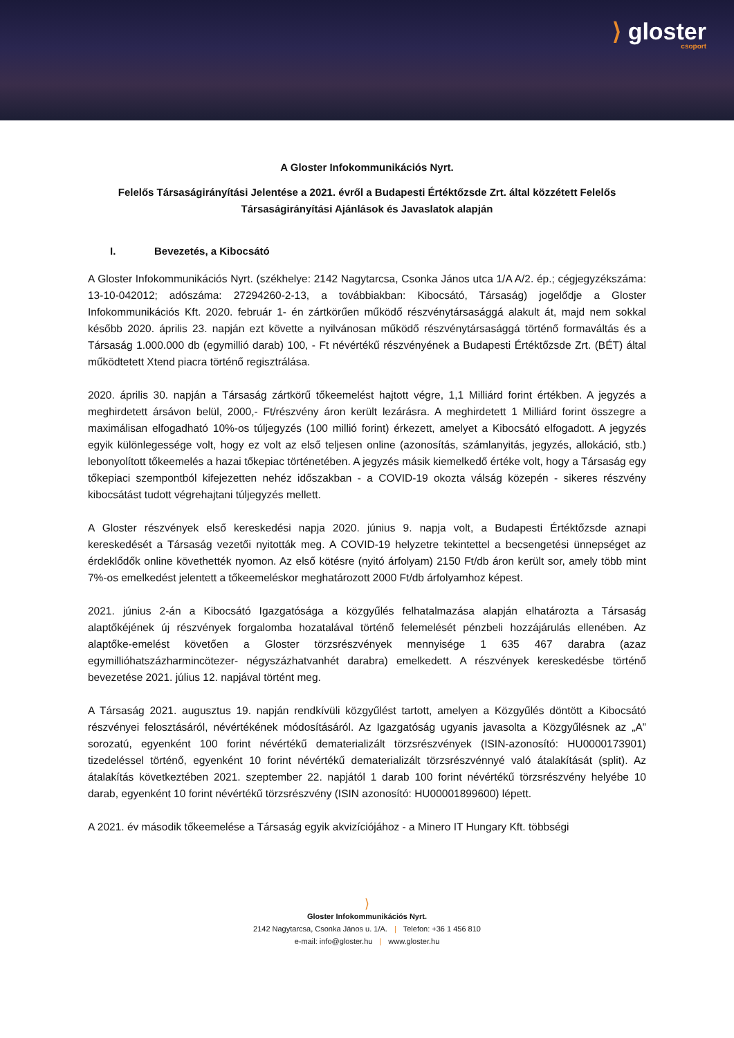⟩ gloster
csoport
A Gloster Infokommunikációs Nyrt.
Felelős Társaságirányítási Jelentése a 2021. évről a Budapesti Értéktőzsde Zrt. által közzétett Felelős Társaságirányítási Ajánlások és Javaslatok alapján
I. Bevezetés, a Kibocsátó
A Gloster Infokommunikációs Nyrt. (székhelye: 2142 Nagytarcsa, Csonka János utca 1/A A/2. ép.; cégjegyzékszáma: 13-10-042012; adószáma: 27294260-2-13, a továbbiakban: Kibocsátó, Társaság) jogelődje a Gloster Infokommunikációs Kft. 2020. február 1- én zártkörűen működő részvénytársasággá alakult át, majd nem sokkal később 2020. április 23. napján ezt követte a nyilvánosan működő részvénytársasággá történő formaváltás és a Társaság 1.000.000 db (egymillió darab) 100, - Ft névértékű részvényének a Budapesti Értéktőzsde Zrt. (BÉT) által működtetett Xtend piacra történő regisztrálása.
2020. április 30. napján a Társaság zártkörű tőkeemelést hajtott végre, 1,1 Milliárd forint értékben. A jegyzés a meghirdetett ársávon belül, 2000,- Ft/részvény áron került lezárásra. A meghirdetett 1 Milliárd forint összegre a maximálisan elfogadható 10%-os túljegyzés (100 millió forint) érkezett, amelyet a Kibocsátó elfogadott. A jegyzés egyik különlegessége volt, hogy ez volt az első teljesen online (azonosítás, számlanyitás, jegyzés, allokáció, stb.) lebonyolított tőkeemelés a hazai tőkepiac történetében. A jegyzés másik kiemelkedő értéke volt, hogy a Társaság egy tőkepiaci szempontból kifejezetten nehéz időszakban - a COVID-19 okozta válság közepén - sikeres részvény kibocsátást tudott végrehajtani túljegyzés mellett.
A Gloster részvények első kereskedési napja 2020. június 9. napja volt, a Budapesti Értéktőzsde aznapi kereskedését a Társaság vezetői nyitották meg. A COVID-19 helyzetre tekintettel a becsengetési ünnepséget az érdeklődők online követhették nyomon. Az első kötésre (nyitó árfolyam) 2150 Ft/db áron került sor, amely több mint 7%-os emelkedést jelentett a tőkeemeléskor meghatározott 2000 Ft/db árfolyamhoz képest.
2021. június 2-án a Kibocsátó Igazgatósága a közgyűlés felhatalmazása alapján elhatározta a Társaság alaptőkéjének új részvények forgalomba hozatalával történő felemelését pénzbeli hozzájárulás ellenében. Az alaptőke-emelést követően a Gloster törzsrészvények mennyisége 1 635 467 darabra (azaz egymillióhatszázharmincötezer- négyszázhatvanhét darabra) emelkedett. A részvények kereskedésbe történő bevezetése 2021. július 12. napjával történt meg.
A Társaság 2021. augusztus 19. napján rendkívüli közgyűlést tartott, amelyen a Közgyűlés döntött a Kibocsátó részvényei felosztásáról, névértékének módosításáról. Az Igazgatóság ugyanis javasolta a Közgyűlésnek az „A” sorozatú, egyenként 100 forint névértékű dematerializált törzsrészvények (ISIN-azonosító: HU0000173901) tizedeléssel történő, egyenként 10 forint névértékű dematerializált törzsrészvénnyé való átalakítását (split). Az átalakítás következtében 2021. szeptember 22. napjától 1 darab 100 forint névértékű törzsrészvény helyébe 10 darab, egyenként 10 forint névértékű törzsrészvény (ISIN azonosító: HU00001899600) lépett.
A 2021. év második tőkeemelése a Társaság egyik akvizíciójához - a Minero IT Hungary Kft. többségi
⟩
Gloster Infokommunikációs Nyrt.
2142 Nagytarcsa, Csonka János u. 1/A. | Telefon: +36 1 456 810
e-mail: info@gloster.hu | www.gloster.hu